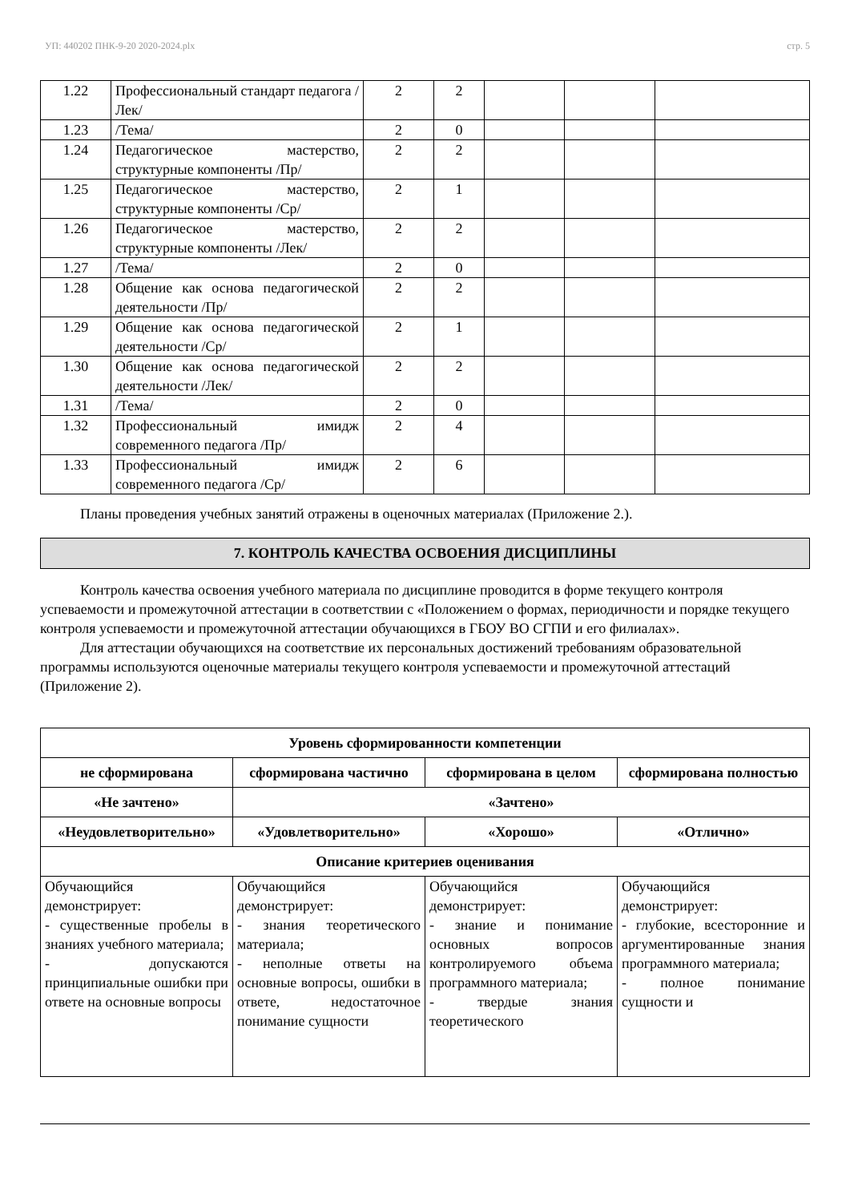УП: 440202 ПНК-9-20 2020-2024.plx стр. 5
| 1.22 | Профессиональный стандарт педагога /Лек/ | 2 | 2 | | | |
| 1.23 | /Тема/ | 2 | 0 | | | |
| 1.24 | Педагогическое мастерство, структурные компоненты /Пр/ | 2 | 2 | | | |
| 1.25 | Педагогическое мастерство, структурные компоненты /Ср/ | 2 | 1 | | | |
| 1.26 | Педагогическое мастерство, структурные компоненты /Лек/ | 2 | 2 | | | |
| 1.27 | /Тема/ | 2 | 0 | | | |
| 1.28 | Общение как основа педагогической деятельности /Пр/ | 2 | 2 | | | |
| 1.29 | Общение как основа педагогической деятельности /Ср/ | 2 | 1 | | | |
| 1.30 | Общение как основа педагогической деятельности /Лек/ | 2 | 2 | | | |
| 1.31 | /Тема/ | 2 | 0 | | | |
| 1.32 | Профессиональный имидж современного педагога /Пр/ | 2 | 4 | | | |
| 1.33 | Профессиональный имидж современного педагога /Ср/ | 2 | 6 | | | |
Планы проведения учебных занятий отражены в оценочных материалах (Приложение 2.).
7. КОНТРОЛЬ КАЧЕСТВА ОСВОЕНИЯ ДИСЦИПЛИНЫ
Контроль качества освоения учебного материала по дисциплине проводится в форме текущего контроля успеваемости и промежуточной аттестации в соответствии с «Положением о формах, периодичности и порядке текущего контроля успеваемости и промежуточной аттестации обучающихся в ГБОУ ВО СГПИ и его филиалах».
Для аттестации обучающихся на соответствие их персональных достижений требованиям образовательной программы используются оценочные материалы текущего контроля успеваемости и промежуточной аттестаций (Приложение 2).
| Уровень сформированности компетенции | | | |
| --- | --- | --- | --- |
| не сформирована | сформирована частично | сформирована в целом | сформирована полностью |
| «Не зачтено» | «Зачтено» | | |
| «Неудовлетворительно» | «Удовлетворительно» | «Хорошо» | «Отлично» |
| Описание критериев оценивания | | | |
| Обучающийся демонстрирует: - существенные пробелы в знаниях учебного материала; - допускаются принципиальные ошибки при ответе на основные вопросы | Обучающийся демонстрирует: - знания теоретического материала; - неполные ответы на основные вопросы, ошибки в ответе, недостаточное понимание сущности | Обучающийся демонстрирует: - знание и понимание основных вопросов контролируемого объема программного материала; - твердые знания теоретического | Обучающийся демонстрирует: - глубокие, всесторонние и аргументированные знания программного материала; - полное понимание сущности и |